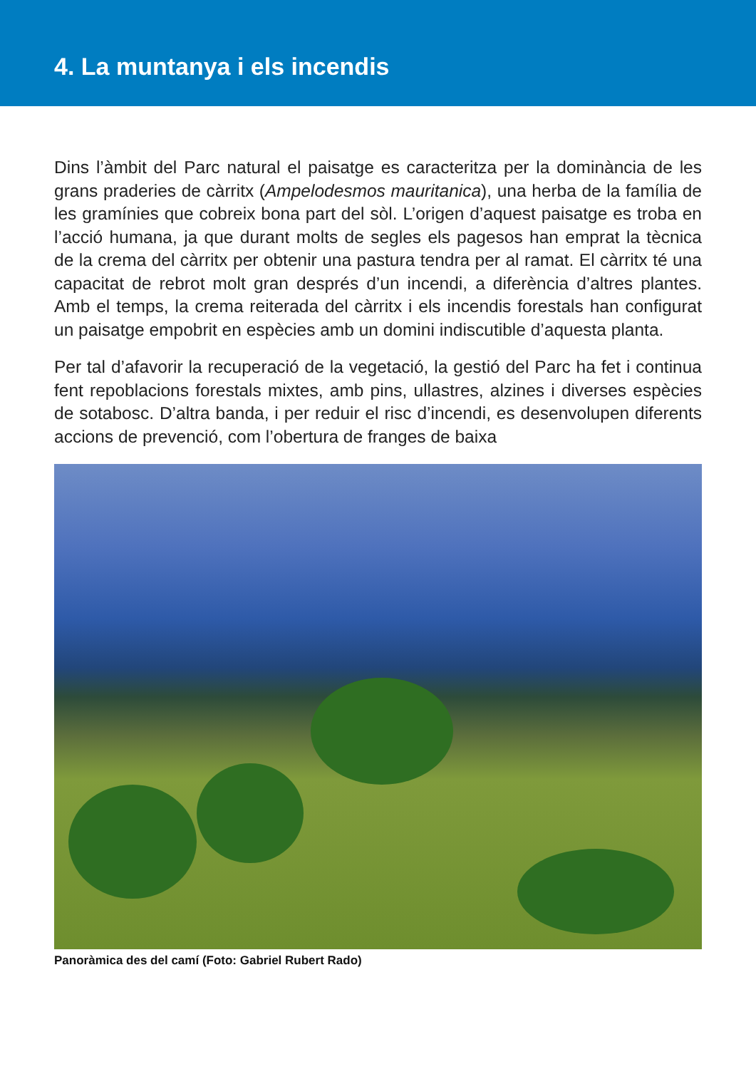4. La muntanya i els incendis
Dins l’àmbit del Parc natural el paisatge es caracteritza per la dominància de les grans praderies de càrritx (Ampelodesmos mauritanica), una herba de la família de les gramínies que cobreix bona part del sòl. L’origen d’aquest paisatge es troba en l’acció humana, ja que durant molts de segles els pagesos han emprat la tècnica de la crema del càrritx per obtenir una pastura tendra per al ramat. El càrritx té una capacitat de rebrot molt gran després d’un incendi, a diferència d’altres plantes. Amb el temps, la crema reiterada del càrritx i els incendis forestals han configurat un paisatge empobrit en espècies amb un domini indiscutible d’aquesta planta.
Per tal d’afavorir la recuperació de la vegetació, la gestió del Parc ha fet i continua fent repoblacions forestals mixtes, amb pins, ullastres, alzines i diverses espècies de sotabosc. D’altra banda, i per reduir el risc d’incendi, es desenvolupen diferents accions de prevenció, com l’obertura de franges de baixa
Panoràmica des del camí (Foto: Gabriel Rubert Rado)